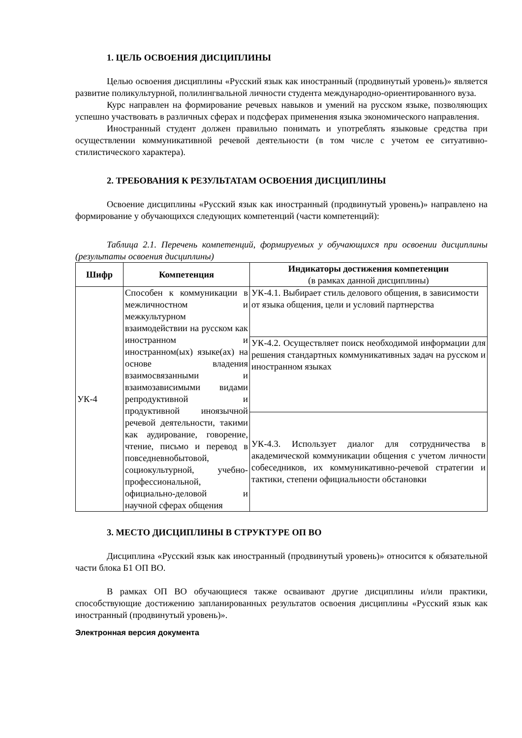1. ЦЕЛЬ ОСВОЕНИЯ ДИСЦИПЛИНЫ
Целью освоения дисциплины «Русский язык как иностранный (продвинутый уровень)» является развитие поликультурной, полилингвальной личности студента международно-ориентированного вуза.
Курс направлен на формирование речевых навыков и умений на русском языке, позволяющих успешно участвовать в различных сферах и подсферах применения языка экономического направления.
Иностранный студент должен правильно понимать и употреблять языковые средства при осуществлении коммуникативной речевой деятельности (в том числе с учетом ее ситуативно-стилистического характера).
2. ТРЕБОВАНИЯ К РЕЗУЛЬТАТАМ ОСВОЕНИЯ ДИСЦИПЛИНЫ
Освоение дисциплины «Русский язык как иностранный (продвинутый уровень)» направлено на формирование у обучающихся следующих компетенций (части компетенций):
Таблица 2.1. Перечень компетенций, формируемых у обучающихся при освоении дисциплины (результаты освоения дисциплины)
| Шифр | Компетенция | Индикаторы достижения компетенции (в рамках данной дисциплины) |
| --- | --- | --- |
| УК-4 | Способен к коммуникации в межличностном и межкультурном взаимодействии на русском как иностранном и иностранном(ых) языке(ах) на основе владения взаимосвязанными и взаимозависимыми видами репродуктивной и продуктивной иноязычной речевой деятельности, такими как аудирование, говорение, чтение, письмо и перевод в повседневнобытовой, социокультурной, учебно-профессиональной, официально-деловой и научной сферах общения | УК-4.1. Выбирает стиль делового общения, в зависимости от языка общения, цели и условий партнерства |
| | | УК-4.2. Осуществляет поиск необходимой информации для решения стандартных коммуникативных задач на русском и иностранном языках |
| | | УК-4.3. Использует диалог для сотрудничества в академической коммуникации общения с учетом личности собеседников, их коммуникативно-речевой стратегии и тактики, степени официальности обстановки |
3. МЕСТО ДИСЦИПЛИНЫ В СТРУКТУРЕ ОП ВО
Дисциплина «Русский язык как иностранный (продвинутый уровень)» относится к обязательной части блока Б1 ОП ВО.
В рамках ОП ВО обучающиеся также осваивают другие дисциплины и/или практики, способствующие достижению запланированных результатов освоения дисциплины «Русский язык как иностранный (продвинутый уровень)».
Электронная версия документа